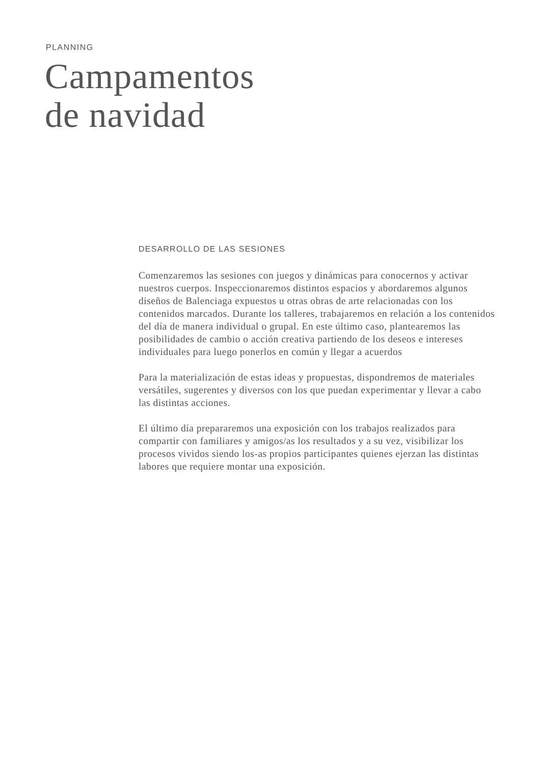PLANNING
Campamentos
de navidad
DESARROLLO DE LAS SESIONES
Comenzaremos las sesiones con juegos y dinámicas para conocernos y activar nuestros cuerpos. Inspeccionaremos distintos espacios y abordaremos algunos diseños de Balenciaga expuestos u otras obras de arte relacionadas con los contenidos marcados. Durante los talleres, trabajaremos en relación a los contenidos del día de manera individual o grupal. En este último caso, plantearemos las posibilidades de cambio o acción creativa partiendo de los deseos e intereses individuales para luego ponerlos en común y llegar a acuerdos
Para la materialización de estas ideas y propuestas, dispondremos de materiales versátiles, sugerentes y diversos con los que puedan experimentar y llevar a cabo las distintas acciones.
El último día prepararemos una exposición con los trabajos realizados para compartir con familiares y amigos/as los resultados y a su vez, visibilizar los procesos vividos siendo los-as propios participantes quienes ejerzan las distintas labores que requiere montar una exposición.